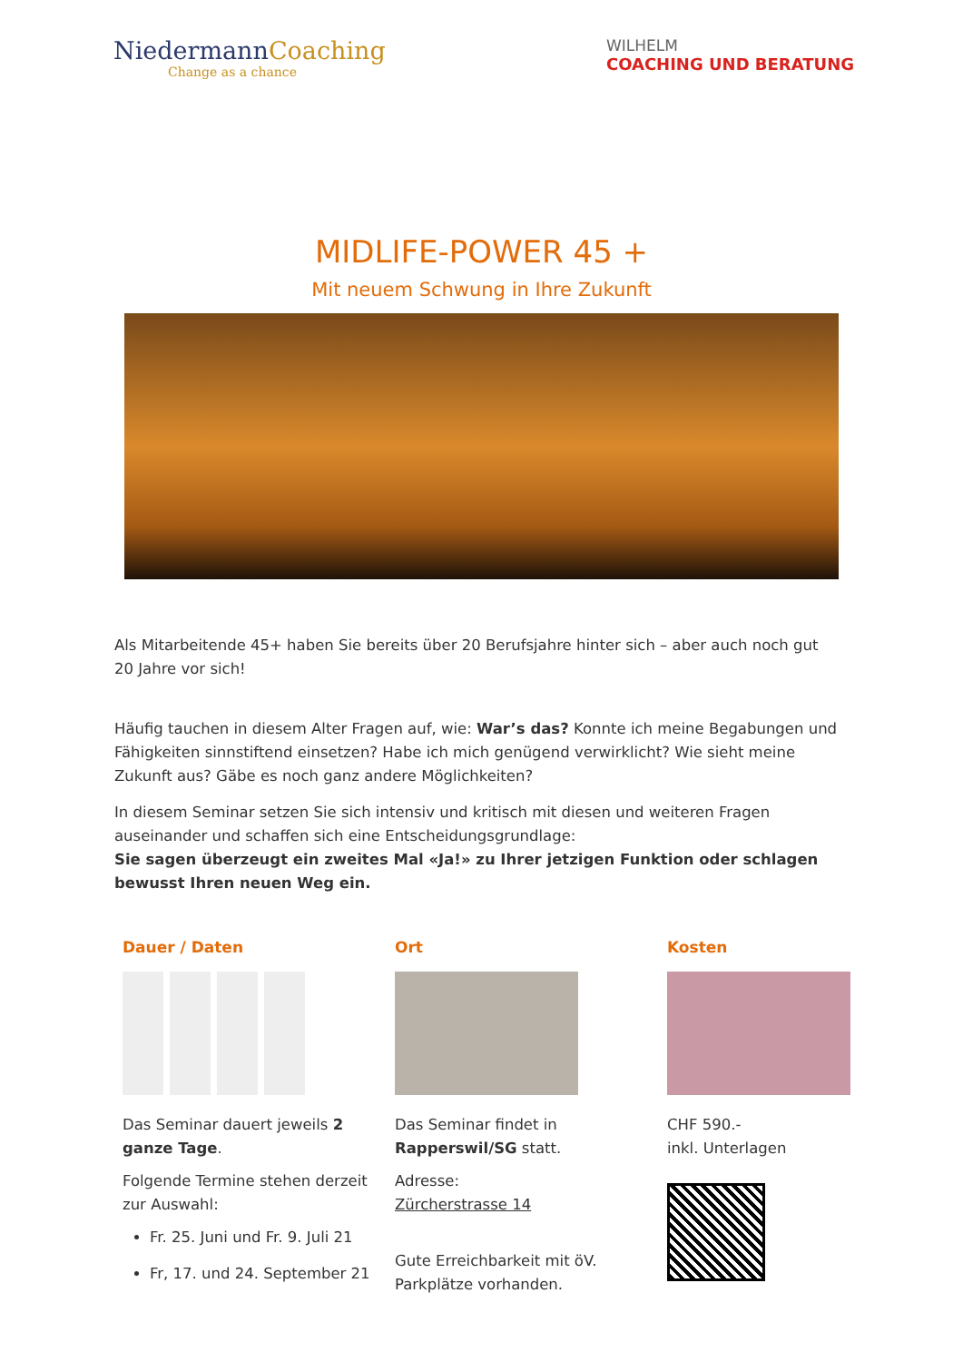NiedermannCoaching
Change as a chance
WILHELM
COACHING UND BERATUNG
MIDLIFE-POWER 45 +
Mit neuem Schwung in Ihre Zukunft
Als Mitarbeitende 45+ haben Sie bereits über 20 Berufsjahre hinter sich – aber auch noch gut 20 Jahre vor sich!
Häufig tauchen in diesem Alter Fragen auf, wie: War’s das? Konnte ich meine Begabungen und Fähigkeiten sinnstiftend einsetzen? Habe ich mich genügend verwirklicht? Wie sieht meine Zukunft aus? Gäbe es noch ganz andere Möglichkeiten?
In diesem Seminar setzen Sie sich intensiv und kritisch mit diesen und weiteren Fragen auseinander und schaffen sich eine Entscheidungsgrundlage:
Sie sagen überzeugt ein zweites Mal «Ja!» zu Ihrer jetzigen Funktion oder schlagen bewusst Ihren neuen Weg ein.
Dauer / Daten
Das Seminar dauert jeweils 2 ganze Tage.
Folgende Termine stehen derzeit zur Auswahl:
Fr. 25. Juni und Fr. 9. Juli 21
Fr, 17. und 24. September 21
Ort
Das Seminar findet in Rapperswil/SG statt.
Adresse:
Zürcherstrasse 14
Gute Erreichbarkeit mit öV. Parkplätze vorhanden.
Kosten
CHF 590.-
inkl. Unterlagen